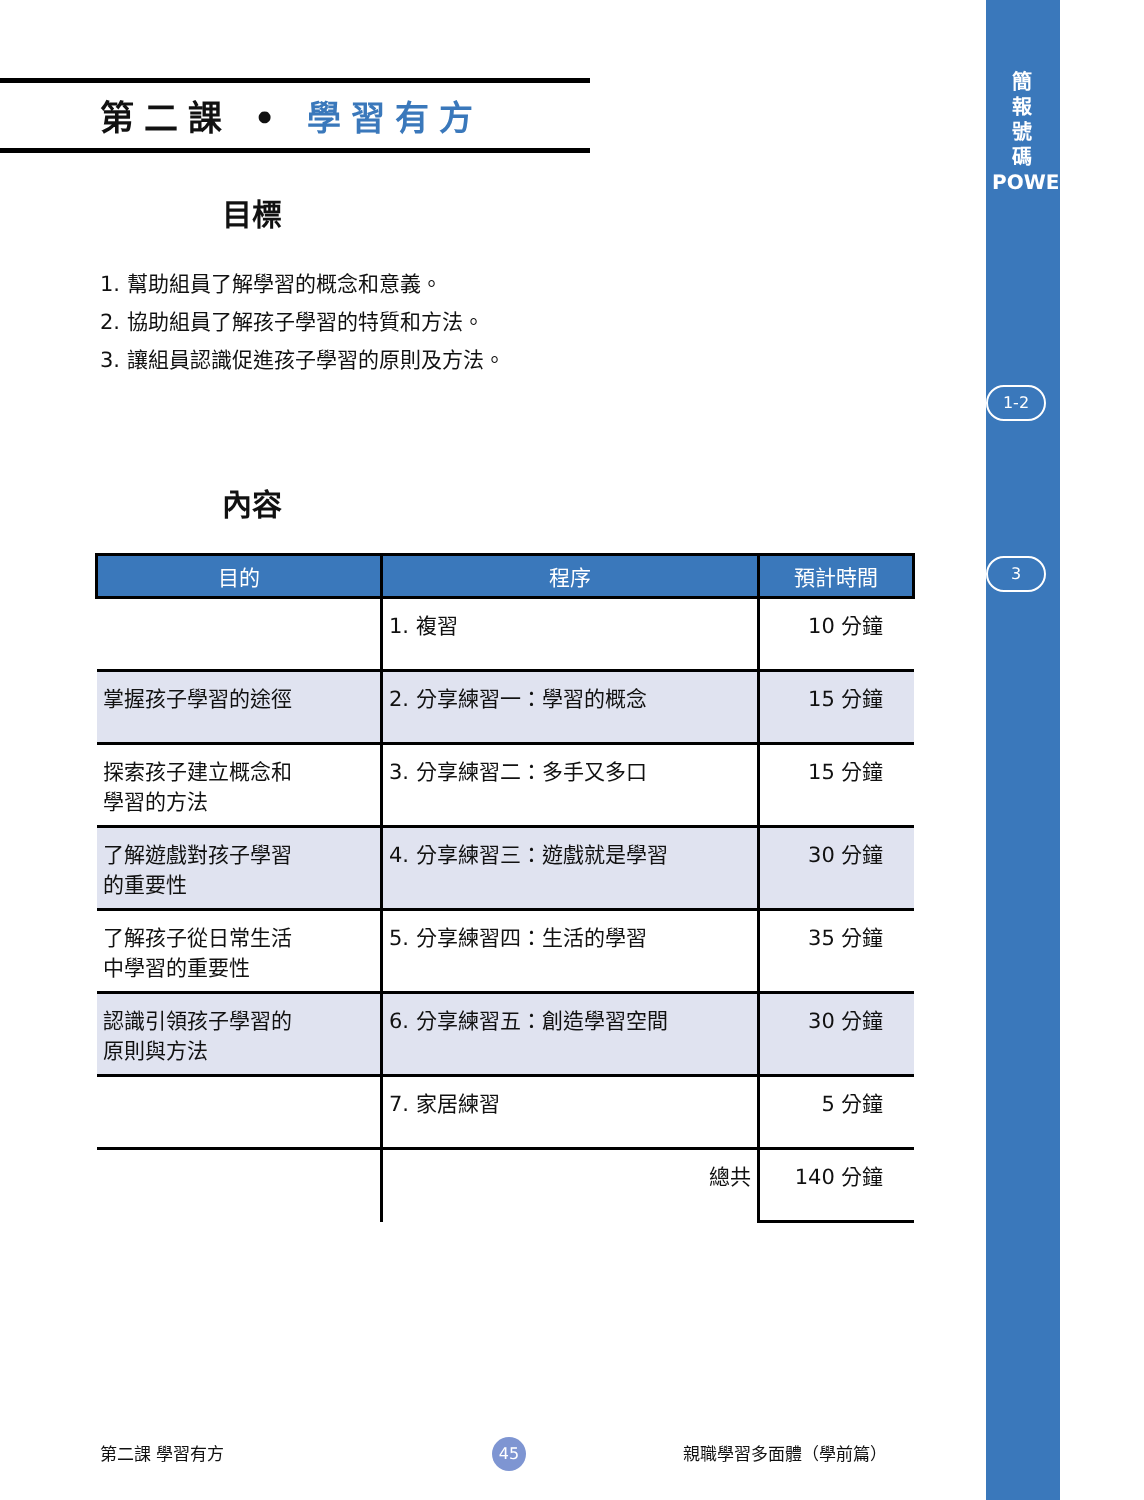簡
報
號
碼
POWERPOINT
1-2
3
第二課 • 學習有方
目標
1. 幫助組員了解學習的概念和意義。
2. 協助組員了解孩子學習的特質和方法。
3. 讓組員認識促進孩子學習的原則及方法。
內容
| 目的 | 程序 | 預計時間 |
| --- | --- | --- |
| | 1. 複習 | 10 分鐘 |
| 掌握孩子學習的途徑 | 2. 分享練習一：學習的概念 | 15 分鐘 |
| 探索孩子建立概念和 學習的方法 | 3. 分享練習二：多手又多口 | 15 分鐘 |
| 了解遊戲對孩子學習 的重要性 | 4. 分享練習三：遊戲就是學習 | 30 分鐘 |
| 了解孩子從日常生活 中學習的重要性 | 5. 分享練習四：生活的學習 | 35 分鐘 |
| 認識引領孩子學習的 原則與方法 | 6. 分享練習五：創造學習空間 | 30 分鐘 |
| | 7. 家居練習 | 5 分鐘 |
| | 總共 | 140 分鐘 |
第二課 學習有方 45 親職學習多面體（學前篇）